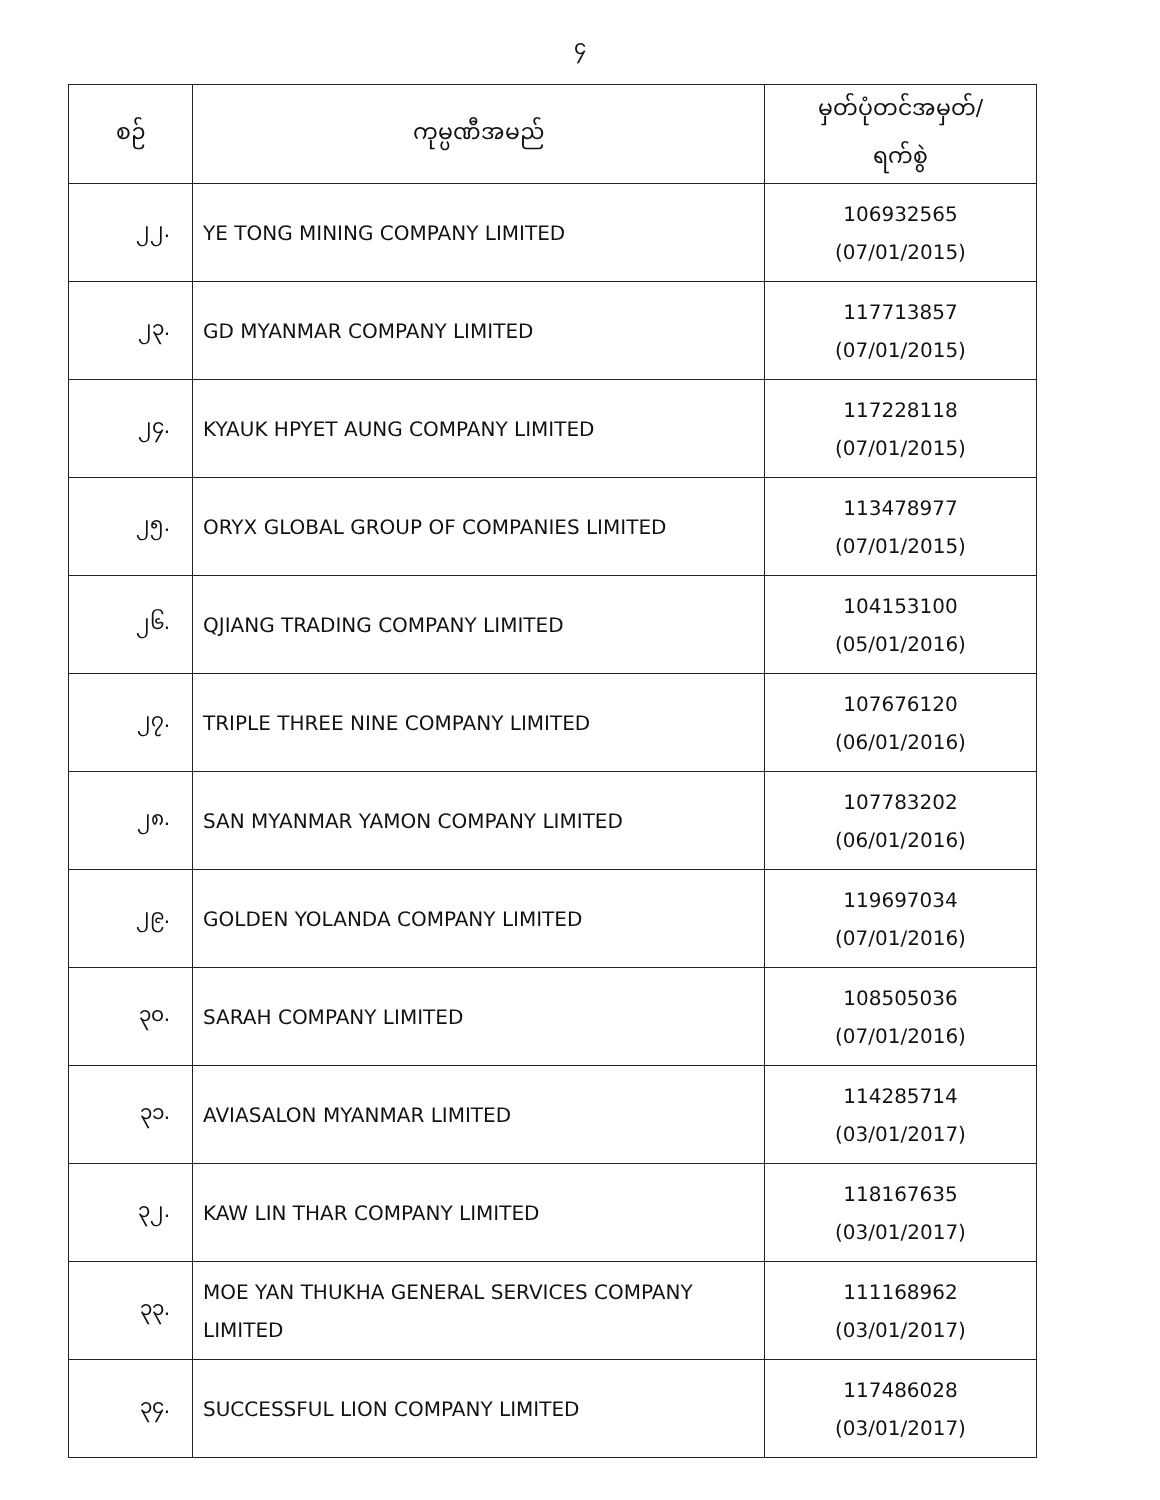၄
| စဉ် | ကုမ္ပဏီအမည် | မှတ်ပုံတင်အမှတ်/ ရက်စွဲ |
| --- | --- | --- |
| ၂၂. | YE TONG MINING COMPANY LIMITED | 106932565 (07/01/2015) |
| ၂၃. | GD MYANMAR COMPANY LIMITED | 117713857 (07/01/2015) |
| ၂၄. | KYAUK HPYET AUNG COMPANY LIMITED | 117228118 (07/01/2015) |
| ၂၅. | ORYX GLOBAL GROUP OF COMPANIES LIMITED | 113478977 (07/01/2015) |
| ၂၆. | QJIANG TRADING COMPANY LIMITED | 104153100 (05/01/2016) |
| ၂၇. | TRIPLE THREE NINE COMPANY LIMITED | 107676120 (06/01/2016) |
| ၂၈. | SAN MYANMAR YAMON COMPANY LIMITED | 107783202 (06/01/2016) |
| ၂၉. | GOLDEN YOLANDA COMPANY LIMITED | 119697034 (07/01/2016) |
| ၃၀. | SARAH COMPANY LIMITED | 108505036 (07/01/2016) |
| ၃၁. | AVIASALON MYANMAR LIMITED | 114285714 (03/01/2017) |
| ၃၂. | KAW LIN THAR COMPANY LIMITED | 118167635 (03/01/2017) |
| ၃၃. | MOE YAN THUKHA GENERAL SERVICES COMPANY LIMITED | 111168962 (03/01/2017) |
| ၃၄. | SUCCESSFUL LION COMPANY LIMITED | 117486028 (03/01/2017) |